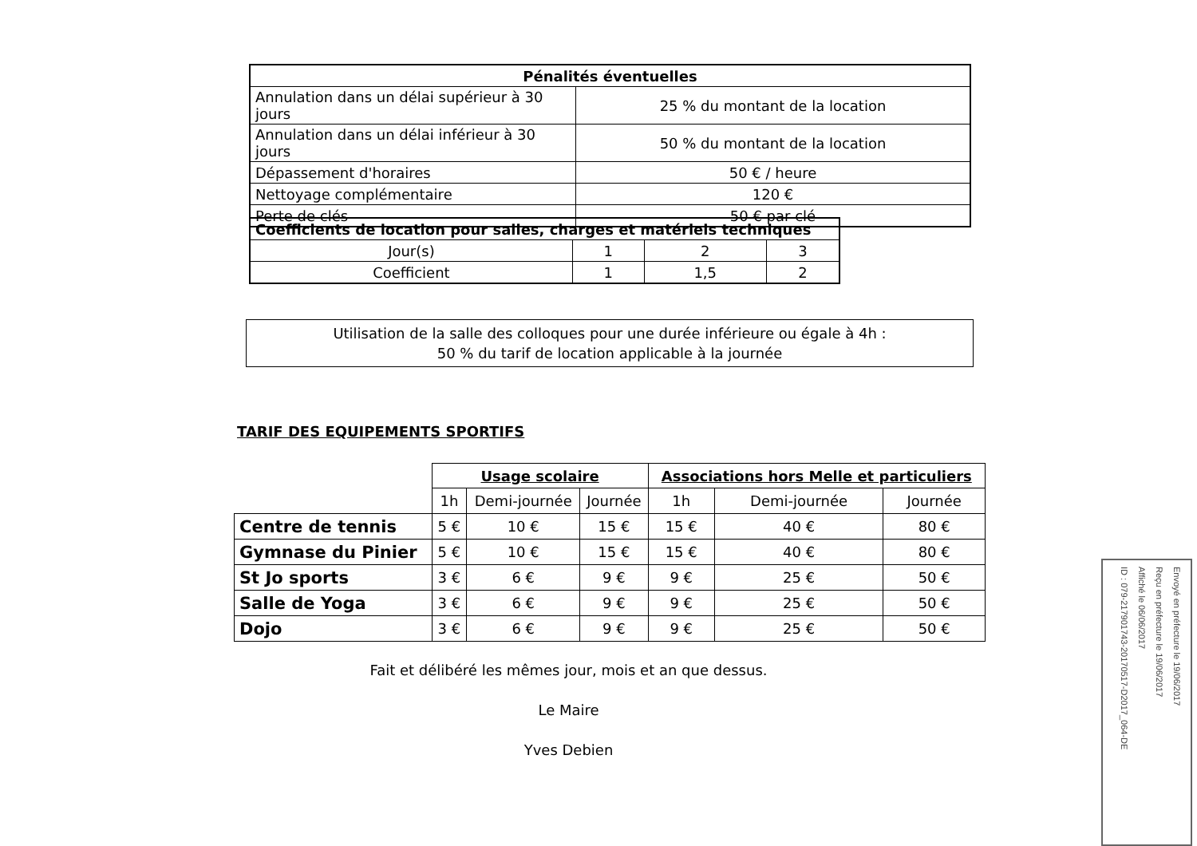| Pénalités éventuelles | |
| --- | --- |
| Annulation dans un délai supérieur à 30 jours | 25 % du montant de la location |
| Annulation dans un délai inférieur à 30 jours | 50 % du montant de la location |
| Dépassement d'horaires | 50 € / heure |
| Nettoyage complémentaire | 120 € |
| Perte de clés | 50 € par clé |
| Coefficients de location pour salles, charges et matériels techniques | | | |
| --- | --- | --- | --- |
| Jour(s) | 1 | 2 | 3 |
| Coefficient | 1 | 1,5 | 2 |
Utilisation de la salle des colloques pour une durée inférieure ou égale à 4h :
50 % du tarif de location applicable à la journée
TARIF DES EQUIPEMENTS SPORTIFS
| | Usage scolaire | | | Associations hors Melle et particuliers | | |
| | 1h | Demi-journée | Journée | 1h | Demi-journée | Journée |
| Centre de tennis | 5 € | 10 € | 15 € | 15 € | 40 € | 80 € |
| Gymnase du Pinier | 5 € | 10 € | 15 € | 15 € | 40 € | 80 € |
| St Jo sports | 3 € | 6 € | 9 € | 9 € | 25 € | 50 € |
| Salle de Yoga | 3 € | 6 € | 9 € | 9 € | 25 € | 50 € |
| Dojo | 3 € | 6 € | 9 € | 9 € | 25 € | 50 € |
Fait et délibéré les mêmes jour, mois et an que dessus.
Le Maire
Yves Debien
Envoyé en préfecture le 19/06/2017
Reçu en préfecture le 19/06/2017
Affiché le 06/06/2017
ID : 079-217901743-20170517-D2017_064-DE